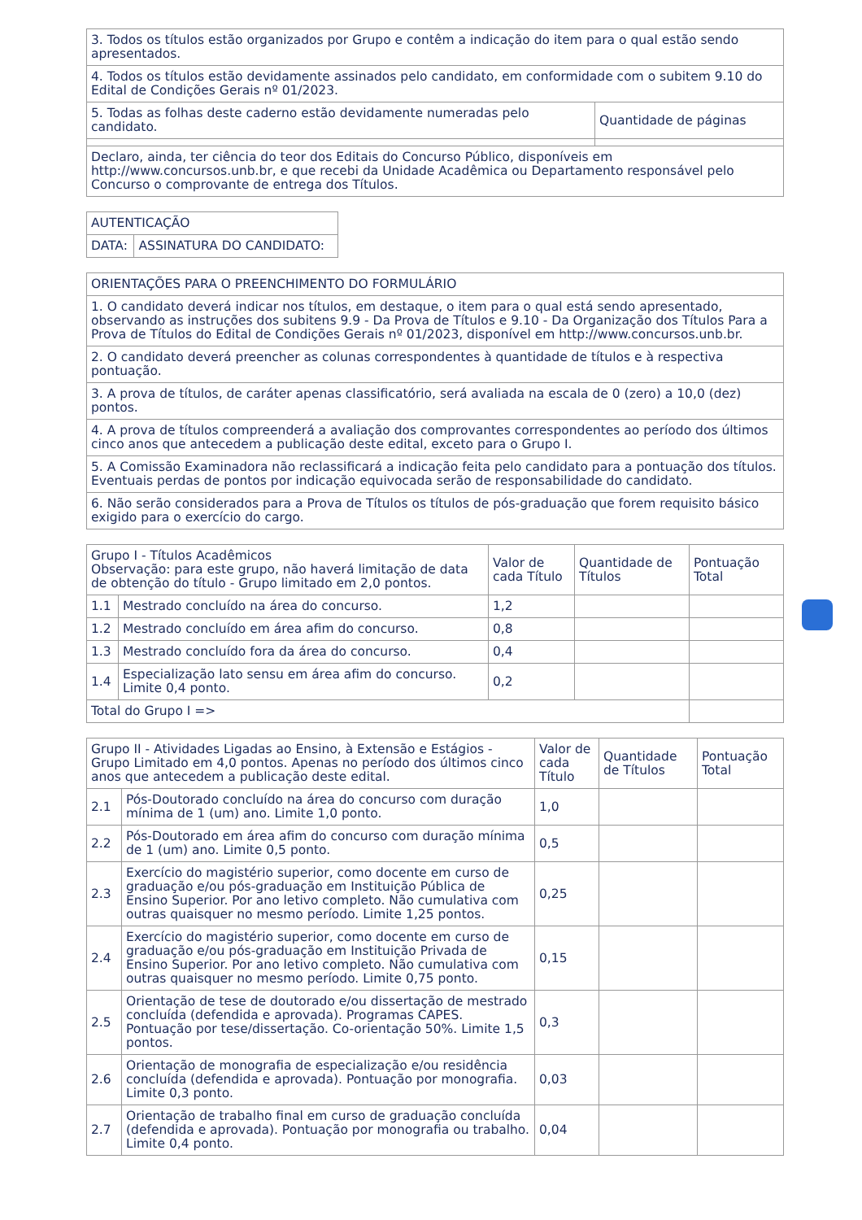| 3. Todos os títulos estão organizados por Grupo e contêm a indicação do item para o qual estão sendo apresentados. | |
| 4. Todos os títulos estão devidamente assinados pelo candidato, em conformidade com o subitem 9.10 do Edital de Condições Gerais nº 01/2023. | |
| 5. Todas as folhas deste caderno estão devidamente numeradas pelo candidato. | Quantidade de páginas |
| Declaro, ainda, ter ciência do teor dos Editais do Concurso Público, disponíveis em http://www.concursos.unb.br, e que recebi da Unidade Acadêmica ou Departamento responsável pelo Concurso o comprovante de entrega dos Títulos. | |
| AUTENTICAÇÃO | |
| DATA: | ASSINATURA DO CANDIDATO: |
| ORIENTAÇÕES PARA O PREENCHIMENTO DO FORMULÁRIO |
| --- |
| 1. O candidato deverá indicar nos títulos, em destaque, o item para o qual está sendo apresentado, observando as instruções dos subitens 9.9 - Da Prova de Títulos e 9.10 - Da Organização dos Títulos Para a Prova de Títulos do Edital de Condições Gerais nº 01/2023, disponível em http://www.concursos.unb.br. |
| 2. O candidato deverá preencher as colunas correspondentes à quantidade de títulos e à respectiva pontuação. |
| 3. A prova de títulos, de caráter apenas classificatório, será avaliada na escala de 0 (zero) a 10,0 (dez) pontos. |
| 4. A prova de títulos compreenderá a avaliação dos comprovantes correspondentes ao período dos últimos cinco anos que antecedem a publicação deste edital, exceto para o Grupo I. |
| 5. A Comissão Examinadora não reclassificará a indicação feita pelo candidato para a pontuação dos títulos. Eventuais perdas de pontos por indicação equivocada serão de responsabilidade do candidato. |
| 6. Não serão considerados para a Prova de Títulos os títulos de pós-graduação que forem requisito básico exigido para o exercício do cargo. |
| Grupo I - Títulos Acadêmicos Observação: para este grupo, não haverá limitação de data de obtenção do título - Grupo limitado em 2,0 pontos. | | Valor de cada Título | Quantidade de Títulos | Pontuação Total |
| --- | --- | --- | --- | --- |
| 1.1 | Mestrado concluído na área do concurso. | 1,2 | | |
| 1.2 | Mestrado concluído em área afim do concurso. | 0,8 | | |
| 1.3 | Mestrado concluído fora da área do concurso. | 0,4 | | |
| 1.4 | Especialização lato sensu em área afim do concurso. Limite 0,4 ponto. | 0,2 | | |
| Total do Grupo I => | | | | |
| Grupo II - Atividades Ligadas ao Ensino, à Extensão e Estágios - Grupo Limitado em 4,0 pontos. Apenas no período dos últimos cinco anos que antecedem a publicação deste edital. | | Valor de cada Título | Quantidade de Títulos | Pontuação Total |
| --- | --- | --- | --- | --- |
| 2.1 | Pós-Doutorado concluído na área do concurso com duração mínima de 1 (um) ano. Limite 1,0 ponto. | 1,0 | | |
| 2.2 | Pós-Doutorado em área afim do concurso com duração mínima de 1 (um) ano. Limite 0,5 ponto. | 0,5 | | |
| 2.3 | Exercício do magistério superior, como docente em curso de graduação e/ou pós-graduação em Instituição Pública de Ensino Superior. Por ano letivo completo. Não cumulativa com outras quaisquer no mesmo período. Limite 1,25 pontos. | 0,25 | | |
| 2.4 | Exercício do magistério superior, como docente em curso de graduação e/ou pós-graduação em Instituição Privada de Ensino Superior. Por ano letivo completo. Não cumulativa com outras quaisquer no mesmo período. Limite 0,75 ponto. | 0,15 | | |
| 2.5 | Orientação de tese de doutorado e/ou dissertação de mestrado concluída (defendida e aprovada). Programas CAPES. Pontuação por tese/dissertação. Co-orientação 50%. Limite 1,5 pontos. | 0,3 | | |
| 2.6 | Orientação de monografia de especialização e/ou residência concluída (defendida e aprovada). Pontuação por monografia. Limite 0,3 ponto. | 0,03 | | |
| 2.7 | Orientação de trabalho final em curso de graduação concluída (defendida e aprovada). Pontuação por monografia ou trabalho. Limite 0,4 ponto. | 0,04 | | |